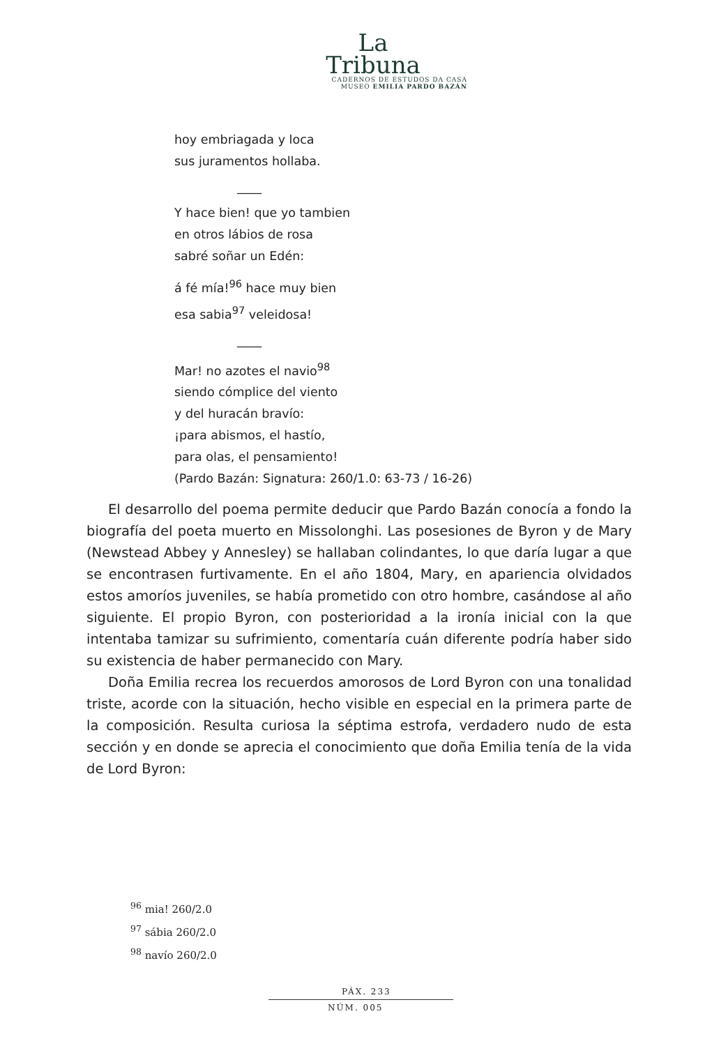La
Tribuna
CADERNOS DE ESTUDOS DA CASA
MUSEO EMILIA PARDO BAZÁN
hoy embriagada y loca
sus juramentos hollaba.
____
Y hace bien! que yo tambien
en otros lábios de rosa
sabré soñar un Edén:
á fé mía!<sup>96</sup> hace muy bien
esa sabia<sup>97</sup> veleidosa!
____
Mar! no azotes el navio<sup>98</sup>
siendo cómplice del viento
y del huracán bravío:
¡para abismos, el hastío,
para olas, el pensamiento!
(Pardo Bazán: Signatura: 260/1.0: 63-73 / 16-26)
El desarrollo del poema permite deducir que Pardo Bazán conocía a fondo la biografía del poeta muerto en Missolonghi. Las posesiones de Byron y de Mary (Newstead Abbey y Annesley) se hallaban colindantes, lo que daría lugar a que se encontrasen furtivamente. En el año 1804, Mary, en apariencia olvidados estos amoríos juveniles, se había prometido con otro hombre, casándose al año siguiente. El propio Byron, con posterioridad a la ironía inicial con la que intentaba tamizar su sufrimiento, comentaría cuán diferente podría haber sido su existencia de haber permanecido con Mary.
Doña Emilia recrea los recuerdos amorosos de Lord Byron con una tonalidad triste, acorde con la situación, hecho visible en especial en la primera parte de la composición. Resulta curiosa la séptima estrofa, verdadero nudo de esta sección y en donde se aprecia el conocimiento que doña Emilia tenía de la vida de Lord Byron:
<sup>96</sup> mia! 260/2.0
<sup>97</sup> sábia 260/2.0
<sup>98</sup> navío 260/2.0
PÁX. 233
NÚM. 005